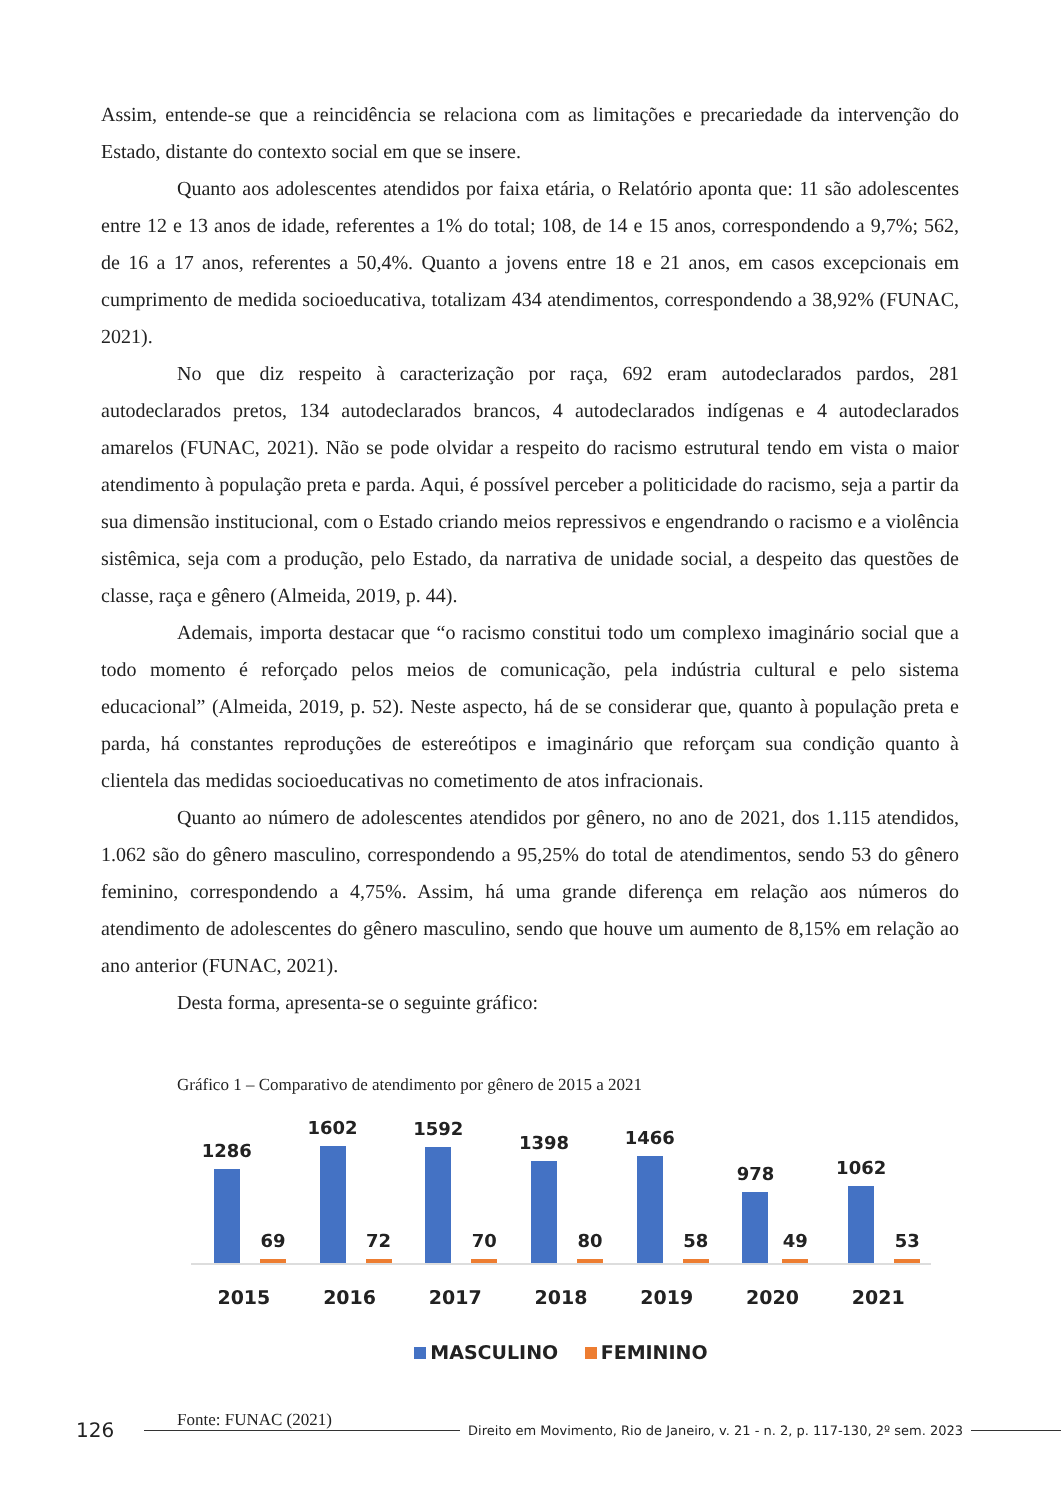Assim, entende-se que a reincidência se relaciona com as limitações e precariedade da intervenção do Estado, distante do contexto social em que se insere.
Quanto aos adolescentes atendidos por faixa etária, o Relatório aponta que: 11 são adolescentes entre 12 e 13 anos de idade, referentes a 1% do total; 108, de 14 e 15 anos, correspondendo a 9,7%; 562, de 16 a 17 anos, referentes a 50,4%. Quanto a jovens entre 18 e 21 anos, em casos excepcionais em cumprimento de medida socioeducativa, totalizam 434 atendimentos, correspondendo a 38,92% (FUNAC, 2021).
No que diz respeito à caracterização por raça, 692 eram autodeclarados pardos, 281 autodeclarados pretos, 134 autodeclarados brancos, 4 autodeclarados indígenas e 4 autodeclarados amarelos (FUNAC, 2021). Não se pode olvidar a respeito do racismo estrutural tendo em vista o maior atendimento à população preta e parda. Aqui, é possível perceber a politicidade do racismo, seja a partir da sua dimensão institucional, com o Estado criando meios repressivos e engendrando o racismo e a violência sistêmica, seja com a produção, pelo Estado, da narrativa de unidade social, a despeito das questões de classe, raça e gênero (Almeida, 2019, p. 44).
Ademais, importa destacar que “o racismo constitui todo um complexo imaginário social que a todo momento é reforçado pelos meios de comunicação, pela indústria cultural e pelo sistema educacional” (Almeida, 2019, p. 52). Neste aspecto, há de se considerar que, quanto à população preta e parda, há constantes reproduções de estereótipos e imaginário que reforçam sua condição quanto à clientela das medidas socioeducativas no cometimento de atos infracionais.
Quanto ao número de adolescentes atendidos por gênero, no ano de 2021, dos 1.115 atendidos, 1.062 são do gênero masculino, correspondendo a 95,25% do total de atendimentos, sendo 53 do gênero feminino, correspondendo a 4,75%. Assim, há uma grande diferença em relação aos números do atendimento de adolescentes do gênero masculino, sendo que houve um aumento de 8,15% em relação ao ano anterior (FUNAC, 2021).
Desta forma, apresenta-se o seguinte gráfico:
Gráfico 1 – Comparativo de atendimento por gênero de 2015 a 2021
1286
69
1602
72
1592
70
1398
80
1466
58
978
49
1062
53
2015 2016 2017 2018 2019 2020 2021
MASCULINO FEMININO
Fonte: FUNAC (2021)
126
Direito em Movimento, Rio de Janeiro, v. 21 - n. 2, p. 117-130, 2º sem. 2023